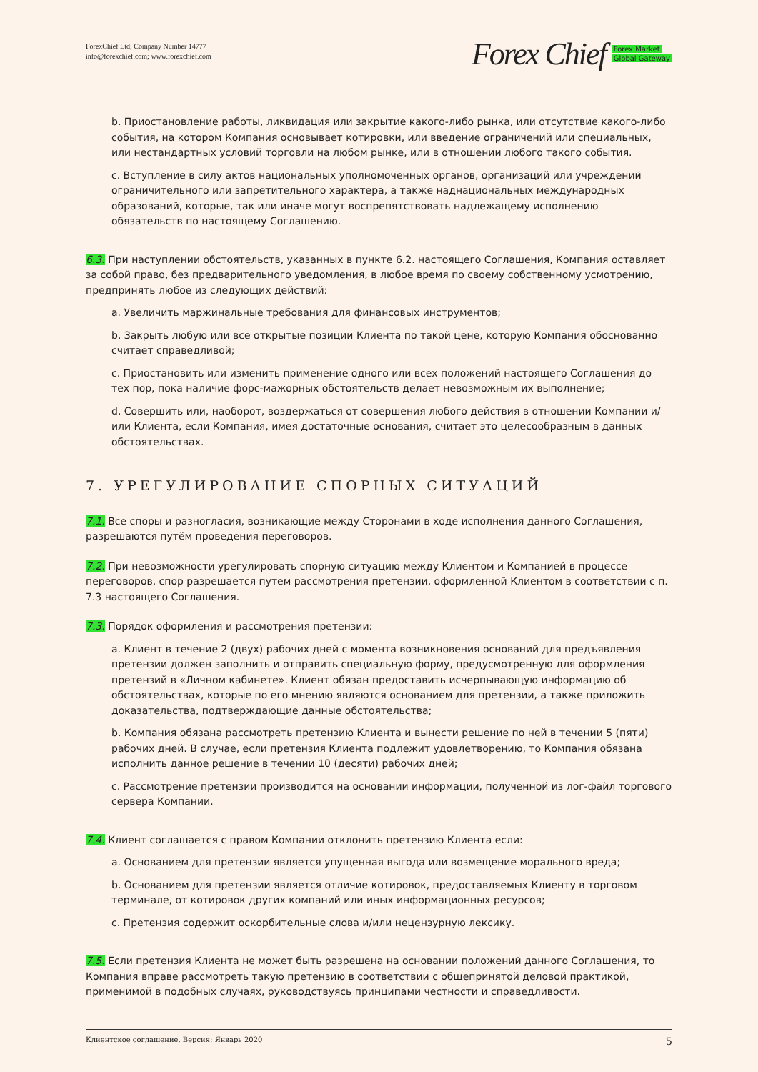ForexChief Ltd; Company Number 14777
info@forexchief.com; www.forexchief.com
Forex Chief Forex Market
Global Gateway
b. Приостановление работы, ликвидация или закрытие какого-либо рынка, или отсутствие какого-либо события, на котором Компания основывает котировки, или введение ограничений или специальных, или нестандартных условий торговли на любом рынке, или в отношении любого такого события.
c. Вступление в силу актов национальных уполномоченных органов, организаций или учреждений ограничительного или запретительного характера, а также наднациональных международных образований, которые, так или иначе могут воспрепятствовать надлежащему исполнению обязательств по настоящему Соглашению.
6.3. При наступлении обстоятельств, указанных в пункте 6.2. настоящего Соглашения, Компания оставляет за собой право, без предварительного уведомления, в любое время по своему собственному усмотрению, предпринять любое из следующих действий:
a. Увеличить маржинальные требования для финансовых инструментов;
b. Закрыть любую или все открытые позиции Клиента по такой цене, которую Компания обоснованно считает справедливой;
c. Приостановить или изменить применение одного или всех положений настоящего Соглашения до тех пор, пока наличие форс-мажорных обстоятельств делает невозможным их выполнение;
d. Совершить или, наоборот, воздержаться от совершения любого действия в отношении Компании и/или Клиента, если Компания, имея достаточные основания, считает это целесообразным в данных обстоятельствах.
7. УРЕГУЛИРОВАНИЕ СПОРНЫХ СИТУАЦИЙ
7.1. Все споры и разногласия, возникающие между Сторонами в ходе исполнения данного Соглашения, разрешаются путём проведения переговоров.
7.2. При невозможности урегулировать спорную ситуацию между Клиентом и Компанией в процессе переговоров, спор разрешается путем рассмотрения претензии, оформленной Клиентом в соответствии с п. 7.3 настоящего Соглашения.
7.3. Порядок оформления и рассмотрения претензии:
a. Клиент в течение 2 (двух) рабочих дней с момента возникновения оснований для предъявления претензии должен заполнить и отправить специальную форму, предусмотренную для оформления претензий в «Личном кабинете». Клиент обязан предоставить исчерпывающую информацию об обстоятельствах, которые по его мнению являются основанием для претензии, а также приложить доказательства, подтверждающие данные обстоятельства;
b. Компания обязана рассмотреть претензию Клиента и вынести решение по ней в течении 5 (пяти) рабочих дней. В случае, если претензия Клиента подлежит удовлетворению, то Компания обязана исполнить данное решение в течении 10 (десяти) рабочих дней;
c. Рассмотрение претензии производится на основании информации, полученной из лог-файл торгового сервера Компании.
7.4. Клиент соглашается с правом Компании отклонить претензию Клиента если:
a. Основанием для претензии является упущенная выгода или возмещение морального вреда;
b. Основанием для претензии является отличие котировок, предоставляемых Клиенту в торговом терминале, от котировок других компаний или иных информационных ресурсов;
c. Претензия содержит оскорбительные слова и/или нецензурную лексику.
7.5. Если претензия Клиента не может быть разрешена на основании положений данного Соглашения, то Компания вправе рассмотреть такую претензию в соответствии с общепринятой деловой практикой, применимой в подобных случаях, руководствуясь принципами честности и справедливости.
Клиентское соглашение. Версия: Январь 2020 5